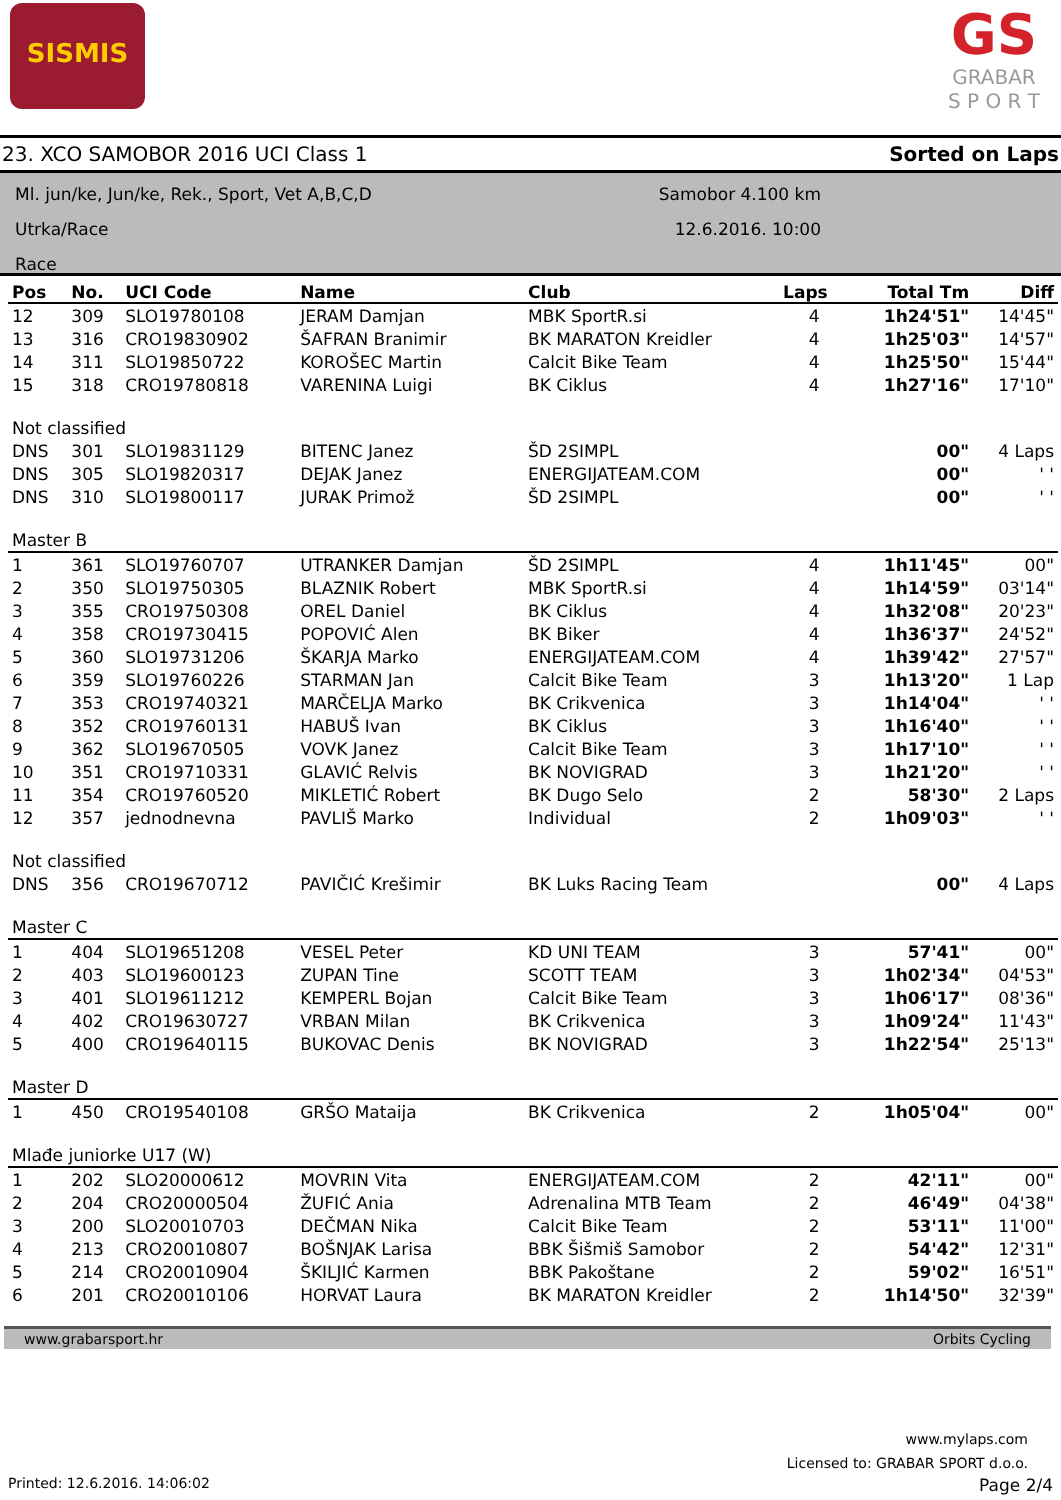SISMIS
GS
GRABAR
S P O R T
23. XCO SAMOBOR 2016 UCI Class 1 Sorted on Laps
Ml. jun/ke, Jun/ke, Rek., Sport, Vet A,B,C,D
Utrka/Race
Race
Samobor 4.100 km
12.6.2016. 10:00
| Pos | No. | UCI Code | Name | Club | Laps | Total Tm | Diff |
| --- | --- | --- | --- | --- | --- | --- | --- |
| 12 | 309 | SLO19780108 | JERAM Damjan | MBK SportR.si | 4 | 1h24'51" | 14'45" |
| 13 | 316 | CRO19830902 | ŠAFRAN Branimir | BK MARATON Kreidler | 4 | 1h25'03" | 14'57" |
| 14 | 311 | SLO19850722 | KOROŠEC Martin | Calcit Bike Team | 4 | 1h25'50" | 15'44" |
| 15 | 318 | CRO19780818 | VARENINA Luigi | BK Ciklus | 4 | 1h27'16" | 17'10" |
| Not classified | | | | | | | |
| DNS | 301 | SLO19831129 | BITENC Janez | ŠD 2SIMPL | | 00" | 4 Laps |
| DNS | 305 | SLO19820317 | DEJAK Janez | ENERGIJATEAM.COM | | 00" | ' ' |
| DNS | 310 | SLO19800117 | JURAK Primož | ŠD 2SIMPL | | 00" | ' ' |
| Master B | | | | | | | |
| 1 | 361 | SLO19760707 | UTRANKER Damjan | ŠD 2SIMPL | 4 | 1h11'45" | 00" |
| 2 | 350 | SLO19750305 | BLAZNIK Robert | MBK SportR.si | 4 | 1h14'59" | 03'14" |
| 3 | 355 | CRO19750308 | OREL Daniel | BK Ciklus | 4 | 1h32'08" | 20'23" |
| 4 | 358 | CRO19730415 | POPOVIĆ Alen | BK Biker | 4 | 1h36'37" | 24'52" |
| 5 | 360 | SLO19731206 | ŠKARJA Marko | ENERGIJATEAM.COM | 4 | 1h39'42" | 27'57" |
| 6 | 359 | SLO19760226 | STARMAN Jan | Calcit Bike Team | 3 | 1h13'20" | 1 Lap |
| 7 | 353 | CRO19740321 | MARČELJA Marko | BK Crikvenica | 3 | 1h14'04" | ' ' |
| 8 | 352 | CRO19760131 | HABUŠ Ivan | BK Ciklus | 3 | 1h16'40" | ' ' |
| 9 | 362 | SLO19670505 | VOVK Janez | Calcit Bike Team | 3 | 1h17'10" | ' ' |
| 10 | 351 | CRO19710331 | GLAVIĆ Relvis | BK NOVIGRAD | 3 | 1h21'20" | ' ' |
| 11 | 354 | CRO19760520 | MIKLETIĆ Robert | BK Dugo Selo | 2 | 58'30" | 2 Laps |
| 12 | 357 | jednodnevna | PAVLIŠ Marko | Individual | 2 | 1h09'03" | ' ' |
| Not classified | | | | | | | |
| DNS | 356 | CRO19670712 | PAVIČIĆ Krešimir | BK Luks Racing Team | | 00" | 4 Laps |
| Master C | | | | | | | |
| 1 | 404 | SLO19651208 | VESEL Peter | KD UNI TEAM | 3 | 57'41" | 00" |
| 2 | 403 | SLO19600123 | ZUPAN Tine | SCOTT TEAM | 3 | 1h02'34" | 04'53" |
| 3 | 401 | SLO19611212 | KEMPERL Bojan | Calcit Bike Team | 3 | 1h06'17" | 08'36" |
| 4 | 402 | CRO19630727 | VRBAN Milan | BK Crikvenica | 3 | 1h09'24" | 11'43" |
| 5 | 400 | CRO19640115 | BUKOVAC Denis | BK NOVIGRAD | 3 | 1h22'54" | 25'13" |
| Master D | | | | | | | |
| 1 | 450 | CRO19540108 | GRŠO Mataija | BK Crikvenica | 2 | 1h05'04" | 00" |
| Mlađe juniorke U17 (W) | | | | | | | |
| 1 | 202 | SLO20000612 | MOVRIN Vita | ENERGIJATEAM.COM | 2 | 42'11" | 00" |
| 2 | 204 | CRO20000504 | ŽUFIĆ Ania | Adrenalina MTB Team | 2 | 46'49" | 04'38" |
| 3 | 200 | SLO20010703 | DEČMAN Nika | Calcit Bike Team | 2 | 53'11" | 11'00" |
| 4 | 213 | CRO20010807 | BOŠNJAK Larisa | BBK Šišmiš Samobor | 2 | 54'42" | 12'31" |
| 5 | 214 | CRO20010904 | ŠKILJIĆ Karmen | BBK Pakoštane | 2 | 59'02" | 16'51" |
| 6 | 201 | CRO20010106 | HORVAT Laura | BK MARATON Kreidler | 2 | 1h14'50" | 32'39" |
www.grabarsport.hr Orbits Cycling
www.mylaps.com
Licensed to: GRABAR SPORT d.o.o.
Printed: 12.6.2016. 14:06:02 Page 2/4